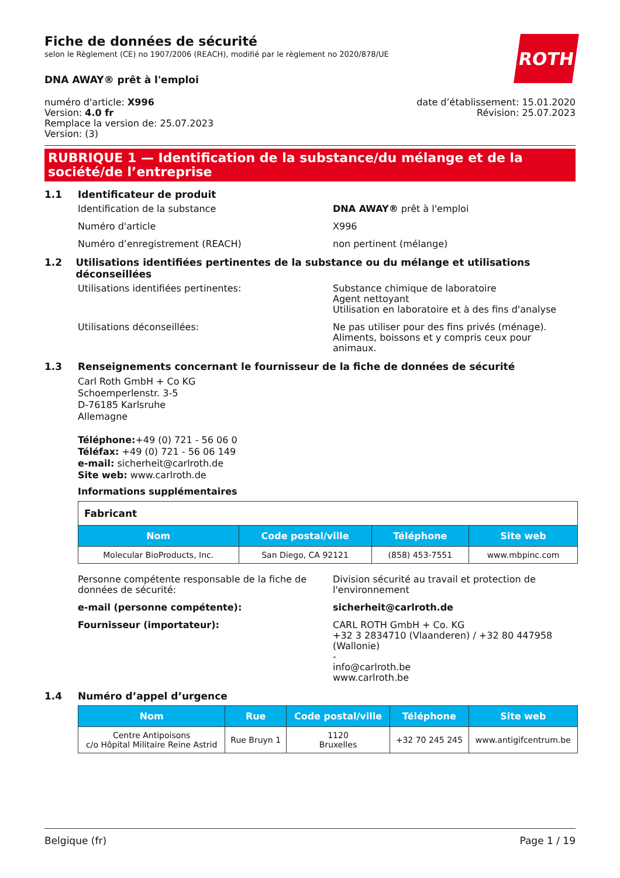Fiche de données de sécurité
selon le Règlement (CE) no 1907/2006 (REACH), modifié par le règlement no 2020/878/UE
ROTH
DNA AWAY® prêt à l'emploi
numéro d'article: X996
Version: 4.0 fr
Remplace la version de: 25.07.2023
Version: (3)
date d’établissement: 15.01.2020
Révision: 25.07.2023
RUBRIQUE 1 — Identification de la substance/du mélange et de la société/de l’entreprise
1.1 Identificateur de produit
Identification de la substance DNA AWAY® prêt à l'emploi
Numéro d'article X996
Numéro d’enregistrement (REACH) non pertinent (mélange)
1.2 Utilisations identifiées pertinentes de la substance ou du mélange et utilisations déconseillées
Utilisations identifiées pertinentes: Substance chimique de laboratoire
Agent nettoyant
Utilisation en laboratoire et à des fins d'analyse
Utilisations déconseillées: Ne pas utiliser pour des fins privés (ménage). Aliments, boissons et y compris ceux pour animaux.
1.3 Renseignements concernant le fournisseur de la fiche de données de sécurité
Carl Roth GmbH + Co KG
Schoemperlenstr. 3-5
D-76185 Karlsruhe
Allemagne
Téléphone:+49 (0) 721 - 56 06 0
Téléfax: +49 (0) 721 - 56 06 149
e-mail: sicherheit@carlroth.de
Site web: www.carlroth.de
Informations supplémentaires
| Fabricant | | | |
| Nom | Code postal/ville | Téléphone | Site web |
| Molecular BioProducts, Inc. | San Diego, CA 92121 | (858) 453-7551 | www.mbpinc.com |
Personne compétente responsable de la fiche de données de sécurité:
Division sécurité au travail et protection de l'environnement
e-mail (personne compétente): sicherheit@carlroth.de
Fournisseur (importateur): CARL ROTH GmbH + Co. KG
+32 3 2834710 (Vlaanderen) / +32 80 447958 (Wallonie)
-
info@carlroth.be
www.carlroth.be
1.4 Numéro d’appel d’urgence
| Nom | Rue | Code postal/ville | Téléphone | Site web |
| --- | --- | --- | --- | --- |
| Centre Antipoisons c/o Hôpital Militaire Reine Astrid | Rue Bruyn 1 | 1120 Bruxelles | +32 70 245 245 | www.antigifcentrum.be |
Belgique (fr) Page 1 / 19